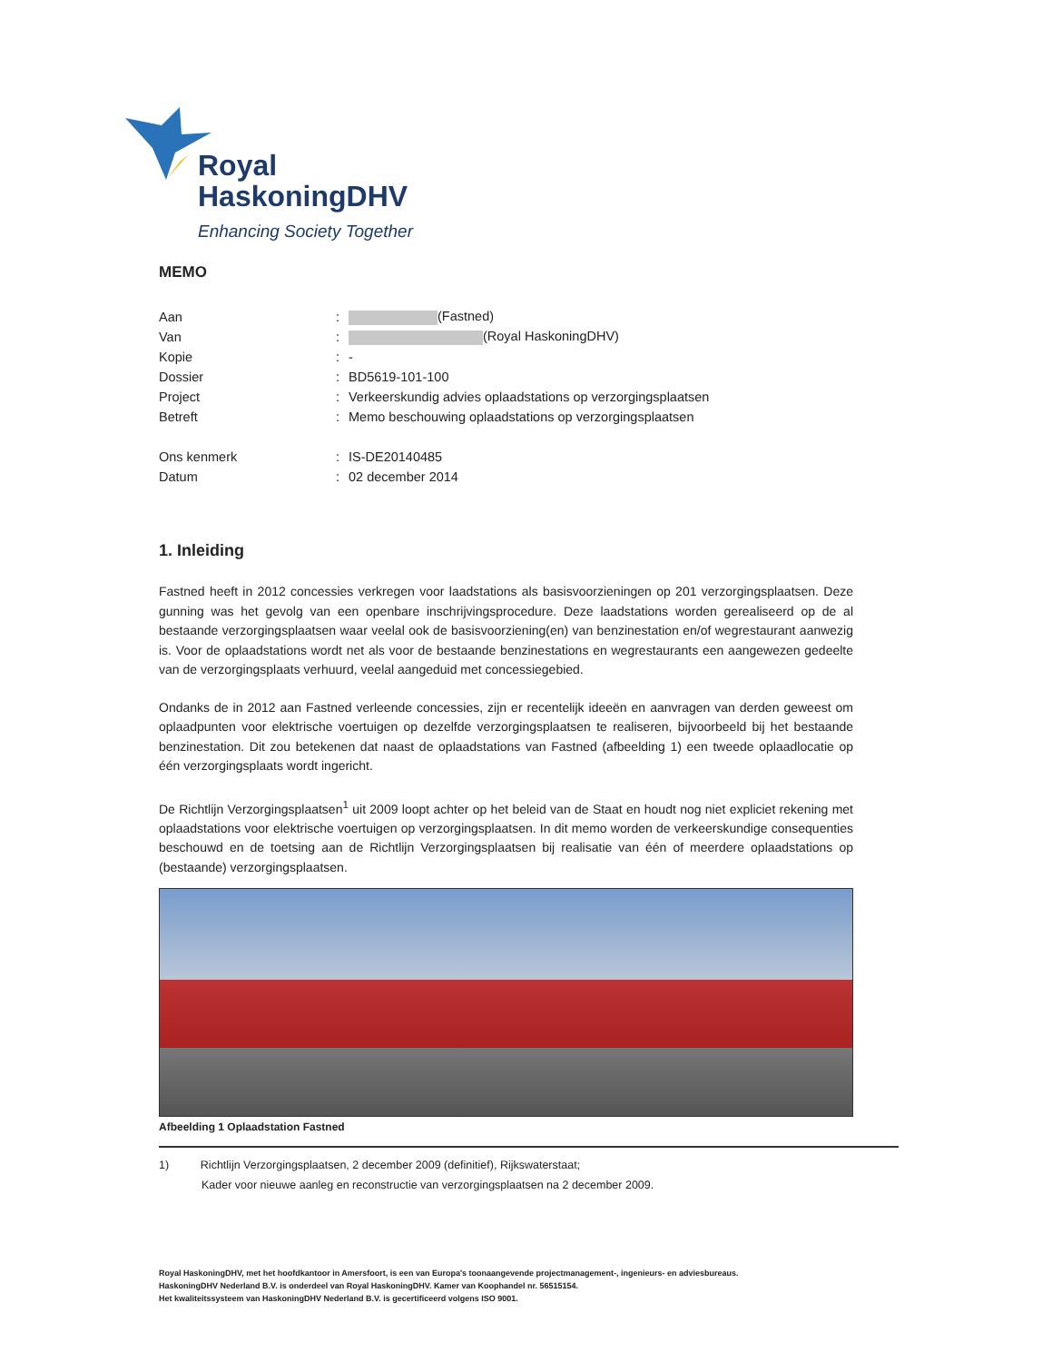Royal
HaskoningDHV
Enhancing Society Together
MEMO
| Aan | : | (Fastned) |
| Van | : | (Royal HaskoningDHV) |
| Kopie | : | - |
| Dossier | : | BD5619-101-100 |
| Project | : | Verkeerskundig advies oplaadstations op verzorgingsplaatsen |
| Betreft | : | Memo beschouwing oplaadstations op verzorgingsplaatsen |
| Ons kenmerk | : | IS-DE20140485 |
| Datum | : | 02 december 2014 |
1. Inleiding
Fastned heeft in 2012 concessies verkregen voor laadstations als basisvoorzieningen op 201 verzorgingsplaatsen. Deze gunning was het gevolg van een openbare inschrijvingsprocedure. Deze laadstations worden gerealiseerd op de al bestaande verzorgingsplaatsen waar veelal ook de basisvoorziening(en) van benzinestation en/of wegrestaurant aanwezig is. Voor de oplaadstations wordt net als voor de bestaande benzinestations en wegrestaurants een aangewezen gedeelte van de verzorgingsplaats verhuurd, veelal aangeduid met concessiegebied.
Ondanks de in 2012 aan Fastned verleende concessies, zijn er recentelijk ideeën en aanvragen van derden geweest om oplaadpunten voor elektrische voertuigen op dezelfde verzorgingsplaatsen te realiseren, bijvoorbeeld bij het bestaande benzinestation. Dit zou betekenen dat naast de oplaadstations van Fastned (afbeelding 1) een tweede oplaadlocatie op één verzorgingsplaats wordt ingericht.
De Richtlijn Verzorgingsplaatsen<sup>1</sup> uit 2009 loopt achter op het beleid van de Staat en houdt nog niet expliciet rekening met oplaadstations voor elektrische voertuigen op verzorgingsplaatsen. In dit memo worden de verkeerskundige consequenties beschouwd en de toetsing aan de Richtlijn Verzorgingsplaatsen bij realisatie van één of meerdere oplaadstations op (bestaande) verzorgingsplaatsen.
Afbeelding 1 Oplaadstation Fastned
1) Richtlijn Verzorgingsplaatsen, 2 december 2009 (definitief), Rijkswaterstaat;
Kader voor nieuwe aanleg en reconstructie van verzorgingsplaatsen na 2 december 2009.
Royal HaskoningDHV, met het hoofdkantoor in Amersfoort, is een van Europa's toonaangevende projectmanagement-, ingenieurs- en adviesbureaus.
HaskoningDHV Nederland B.V. is onderdeel van Royal HaskoningDHV. Kamer van Koophandel nr. 56515154.
Het kwaliteitssysteem van HaskoningDHV Nederland B.V. is gecertificeerd volgens ISO 9001.